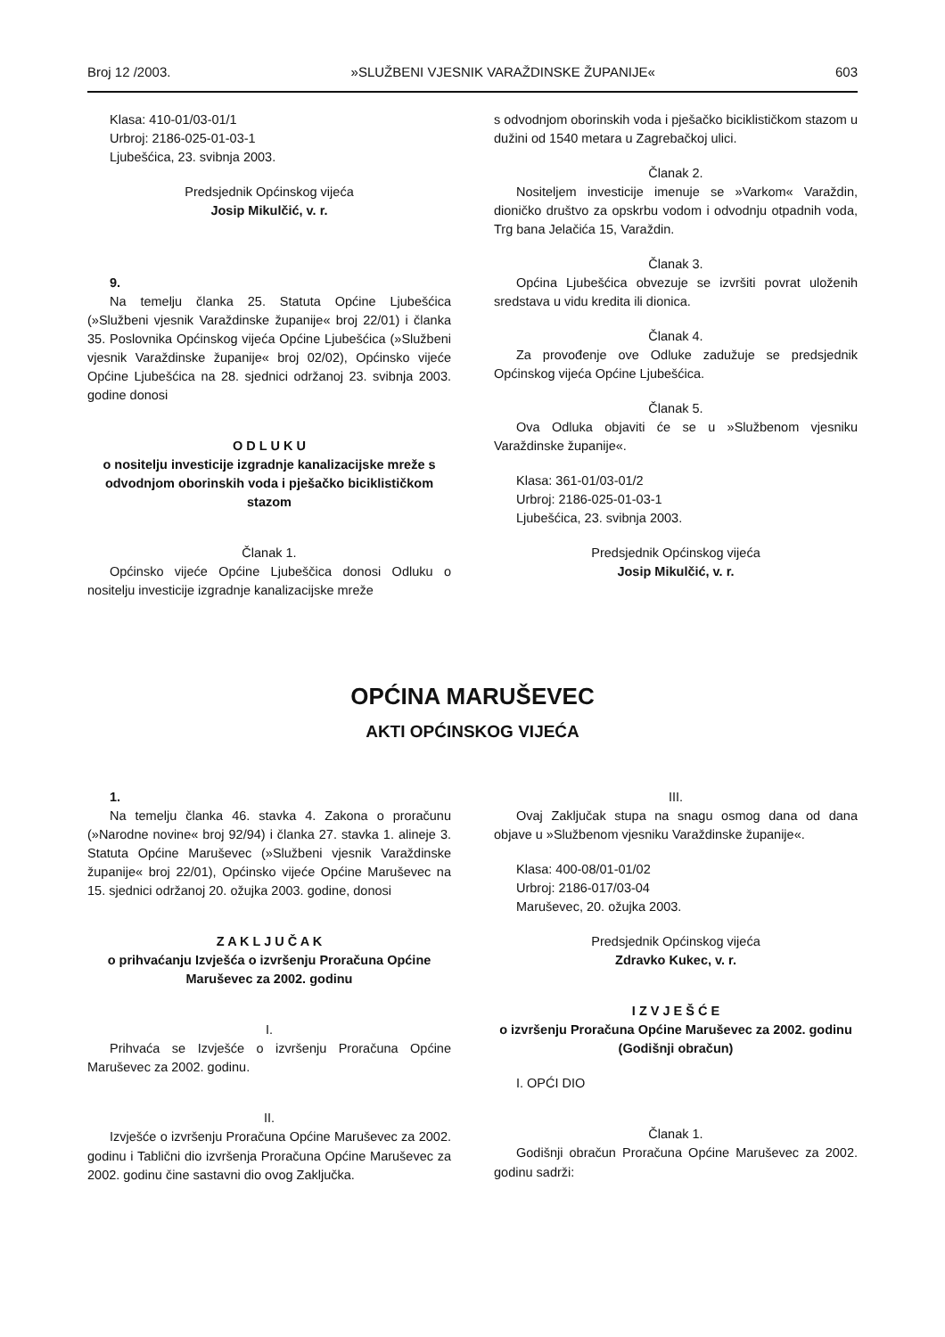Broj 12 /2003. »SLUŽBENI VJESNIK VARAŽDINSKE ŽUPANIJE« 603
Klasa: 410-01/03-01/1
Urbroj: 2186-025-01-03-1
Ljubešćica, 23. svibnja 2003.
Predsjednik Općinskog vijeća
Josip Mikulčić, v. r.
9.
Na temelju članka 25. Statuta Općine Ljubešćica (»Službeni vjesnik Varaždinske županije« broj 22/01) i članka 35. Poslovnika Općinskog vijeća Općine Ljubešćica (»Službeni vjesnik Varaždinske županije« broj 02/02), Općinsko vijeće Općine Ljubešćica na 28. sjednici održanoj 23. svibnja 2003. godine donosi
O D L U K U
o nositelju investicije izgradnje kanalizacijske mreže s odvodnjom oborinskih voda i pješačko biciklističkom stazom
Članak 1.
Općinsko vijeće Općine Ljubeščica donosi Odluku o nositelju investicije izgradnje kanalizacijske mreže
s odvodnjom oborinskih voda i pješačko biciklističkom stazom u dužini od 1540 metara u Zagrebačkoj ulici.
Članak 2.
Nositeljem investicije imenuje se »Varkom« Varaždin, dioničko društvo za opskrbu vodom i odvodnju otpadnih voda, Trg bana Jelačića 15, Varaždin.
Članak 3.
Općina Ljubešćica obvezuje se izvršiti povrat uloženih sredstava u vidu kredita ili dionica.
Članak 4.
Za provođenje ove Odluke zadužuje se predsjednik Općinskog vijeća Općine Ljubešćica.
Članak 5.
Ova Odluka objaviti će se u »Službenom vjesniku Varaždinske županije«.
Klasa: 361-01/03-01/2
Urbroj: 2186-025-01-03-1
Ljubešćica, 23. svibnja 2003.
Predsjednik Općinskog vijeća
Josip Mikulčić, v. r.
OPĆINA MARUŠEVEC
AKTI OPĆINSKOG VIJEĆA
1.
Na temelju članka 46. stavka 4. Zakona o proračunu (»Narodne novine« broj 92/94) i članka 27. stavka 1. alineje 3. Statuta Općine Maruševec (»Službeni vjesnik Varaždinske županije« broj 22/01), Općinsko vijeće Općine Maruševec na 15. sjednici održanoj 20. ožujka 2003. godine, donosi
Z A K L J U Č A K
o prihvaćanju Izvješća o izvršenju Proračuna Općine Maruševec za 2002. godinu
I.
Prihvaća se Izvješće o izvršenju Proračuna Općine Maruševec za 2002. godinu.
II.
Izvješće o izvršenju Proračuna Općine Maruševec za 2002. godinu i Tablični dio izvršenja Proračuna Općine Maruševec za 2002. godinu čine sastavni dio ovog Zaključka.
III.
Ovaj Zaključak stupa na snagu osmog dana od dana objave u »Službenom vjesniku Varaždinske županije«.
Klasa: 400-08/01-01/02
Urbroj: 2186-017/03-04
Maruševec, 20. ožujka 2003.
Predsjednik Općinskog vijeća
Zdravko Kukec, v. r.
I Z V J E Š Ć E
o izvršenju Proračuna Općine Maruševec za 2002. godinu (Godišnji obračun)
I. OPĆI DIO
Članak 1.
Godišnji obračun Proračuna Općine Maruševec za 2002. godinu sadrži: